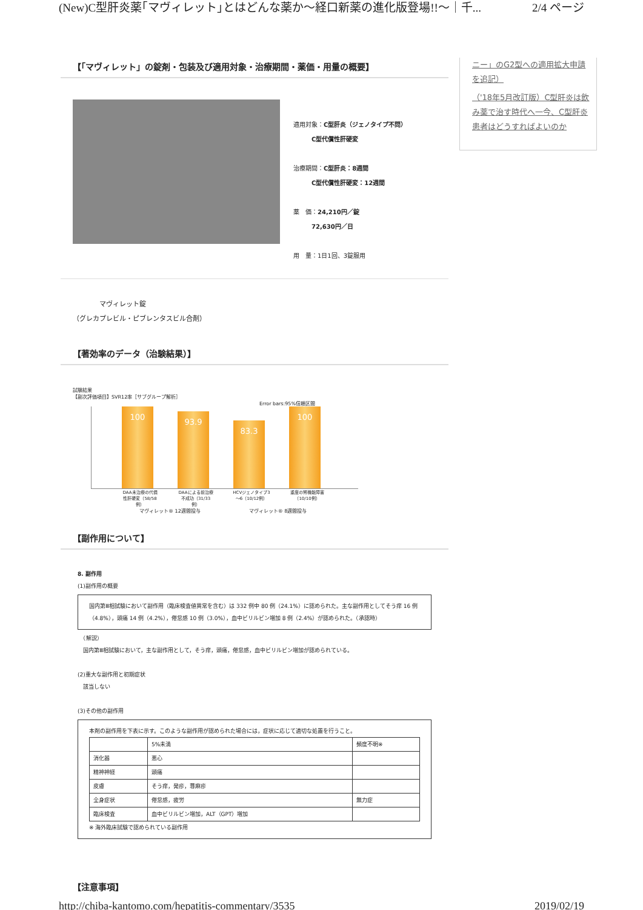(New)C型肝炎薬｢マヴィレット｣とはどんな薬か～経口新薬の進化版登場!!～｜千... 2/4 ページ
【「マヴィレット」の錠剤・包装及び適用対象・治療期間・薬価・用量の概要】
適用対象：C型肝炎（ジェノタイプ不問）
　　　C型代償性肝硬変
治療期間：C型肝炎：8週間
　　　C型代償性肝硬変：12週間
薬　価：24,210円／錠
　　　72,630円／日
用　量：1日1回、3錠服用
　　　　マヴィレット錠
（グレカプレビル・ピブレンタスビル合剤）
【著効率のデータ（治験結果）】
試験結果
【副次評価項目】SVR12率［サブグループ解析］
Error bars:95%信頼区間
100
93.9
83.3
100
DAA未治療の代償性肝硬変（58/58例）
DAAによる前治療不成功（31/33例）
HCVジェノタイプ3～6（10/12例）
重度の腎機能障害（10/10例）
マヴィレット® 12週間投与 マヴィレット® 8週間投与
【副作用について】
8. 副作用
(1)副作用の概要
国内第Ⅲ相試験において副作用（臨床検査値異常を含む）は 332 例中 80 例（24.1%）に認められた。主な副作用としてそう痒 16 例（4.8%），頭痛 14 例（4.2%），倦怠感 10 例（3.0%），血中ビリルビン増加 8 例（2.4%）が認められた。（承認時）
　（解説）
　国内第Ⅲ相試験において，主な副作用として，そう痒，頭痛，倦怠感，血中ビリルビン増加が認められている。
(2)重大な副作用と初期症状
　該当しない
(3)その他の副作用
本剤の副作用を下表に示す。このような副作用が認められた場合には，症状に応じて適切な処置を行うこと。
| | 5%未満 | 頻度不明※ |
| --- | --- | --- |
| 消化器 | 悪心 | |
| 精神神経 | 頭痛 | |
| 皮膚 | そう痒，発疹，蕁麻疹 | |
| 全身症状 | 倦怠感，疲労 | 無力症 |
| 臨床検査 | 血中ビリルビン増加，ALT（GPT）増加 | |
※ 海外臨床試験で認められている副作用
【注意事項】
ニー」のG2型への適用拡大申請を追記）
（'18年5月改訂版）C型肝炎は飲み薬で治す時代へ一今、C型肝炎患者はどうすればよいのか
http://chiba-kantomo.com/hepatitis-commentary/3535 2019/02/19